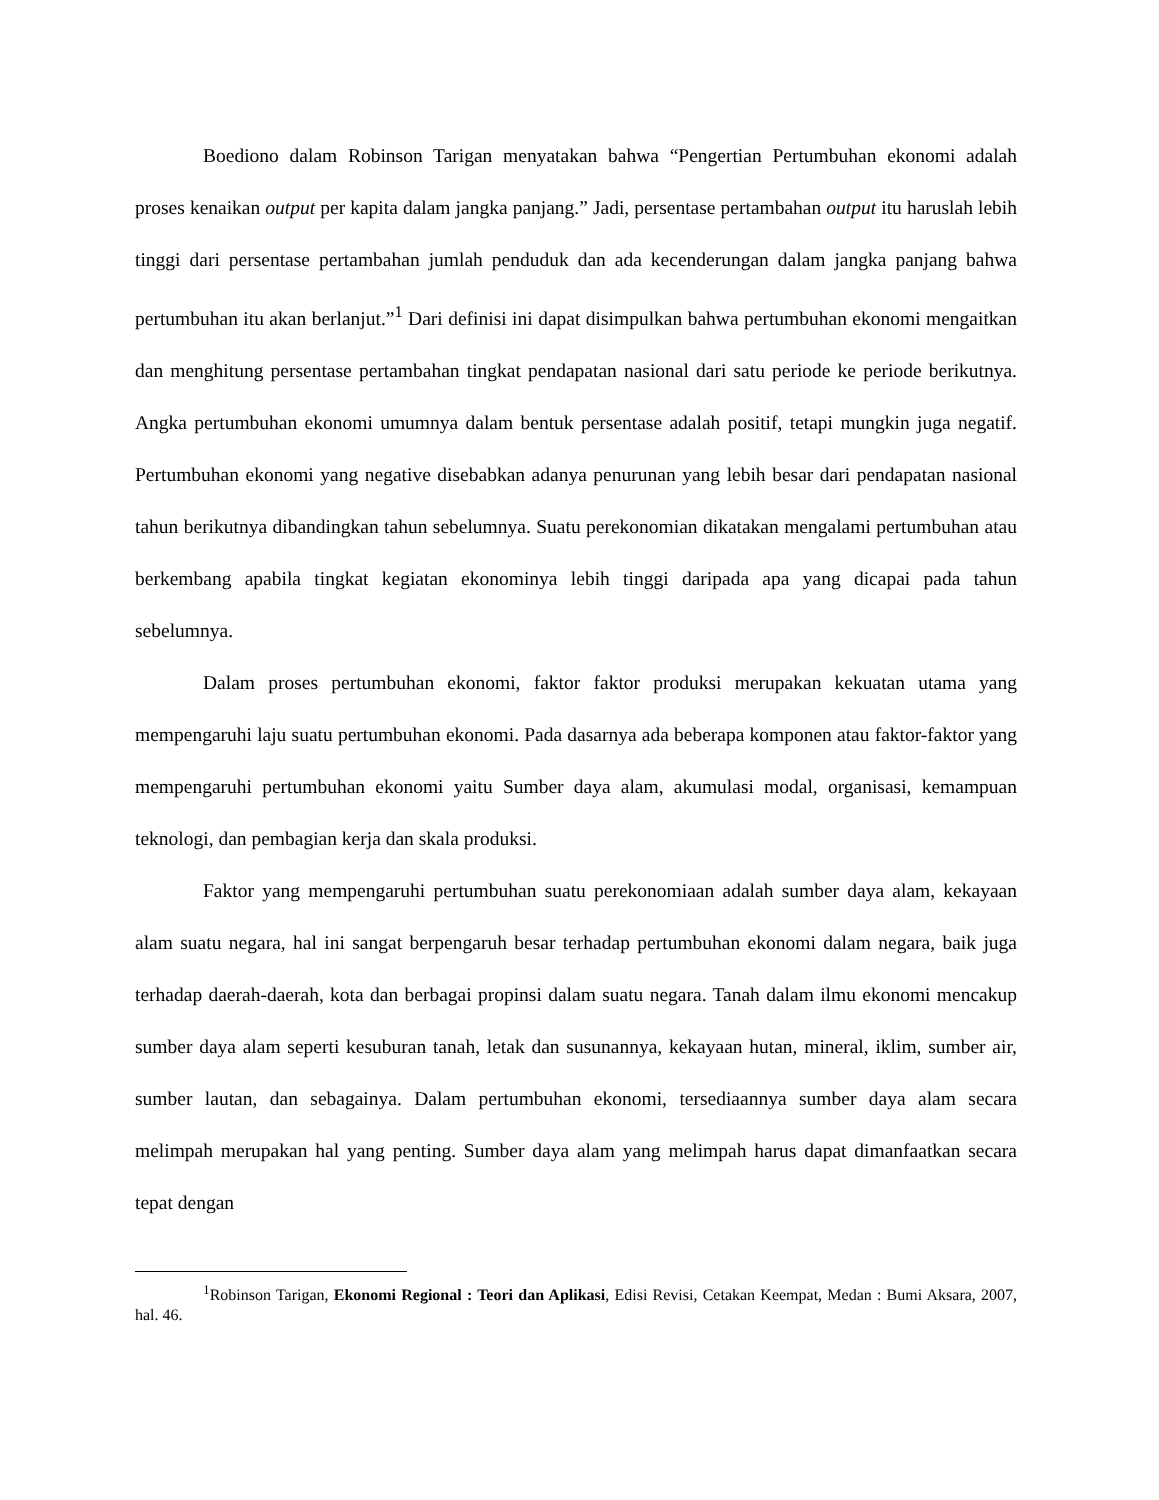Boediono dalam Robinson Tarigan menyatakan bahwa “Pengertian Pertumbuhan ekonomi adalah proses kenaikan output per kapita dalam jangka panjang.” Jadi, persentase pertambahan output itu haruslah lebih tinggi dari persentase pertambahan jumlah penduduk dan ada kecenderungan dalam jangka panjang bahwa pertumbuhan itu akan berlanjut.”<sup>1</sup> Dari definisi ini dapat disimpulkan bahwa pertumbuhan ekonomi mengaitkan dan menghitung persentase pertambahan tingkat pendapatan nasional dari satu periode ke periode berikutnya. Angka pertumbuhan ekonomi umumnya dalam bentuk persentase adalah positif, tetapi mungkin juga negatif. Pertumbuhan ekonomi yang negative disebabkan adanya penurunan yang lebih besar dari pendapatan nasional tahun berikutnya dibandingkan tahun sebelumnya. Suatu perekonomian dikatakan mengalami pertumbuhan atau berkembang apabila tingkat kegiatan ekonominya lebih tinggi daripada apa yang dicapai pada tahun sebelumnya.
Dalam proses pertumbuhan ekonomi, faktor faktor produksi merupakan kekuatan utama yang mempengaruhi laju suatu pertumbuhan ekonomi. Pada dasarnya ada beberapa komponen atau faktor-faktor yang mempengaruhi pertumbuhan ekonomi yaitu Sumber daya alam, akumulasi modal, organisasi, kemampuan teknologi, dan pembagian kerja dan skala produksi.
Faktor yang mempengaruhi pertumbuhan suatu perekonomiaan adalah sumber daya alam, kekayaan alam suatu negara, hal ini sangat berpengaruh besar terhadap pertumbuhan ekonomi dalam negara, baik juga terhadap daerah-daerah, kota dan berbagai propinsi dalam suatu negara. Tanah dalam ilmu ekonomi mencakup sumber daya alam seperti kesuburan tanah, letak dan susunannya, kekayaan hutan, mineral, iklim, sumber air, sumber lautan, dan sebagainya. Dalam pertumbuhan ekonomi, tersediaannya sumber daya alam secara melimpah merupakan hal yang penting. Sumber daya alam yang melimpah harus dapat dimanfaatkan secara tepat dengan
<sup>1</sup> Robinson Tarigan, Ekonomi Regional : Teori dan Aplikasi, Edisi Revisi, Cetakan Keempat, Medan : Bumi Aksara, 2007, hal. 46.